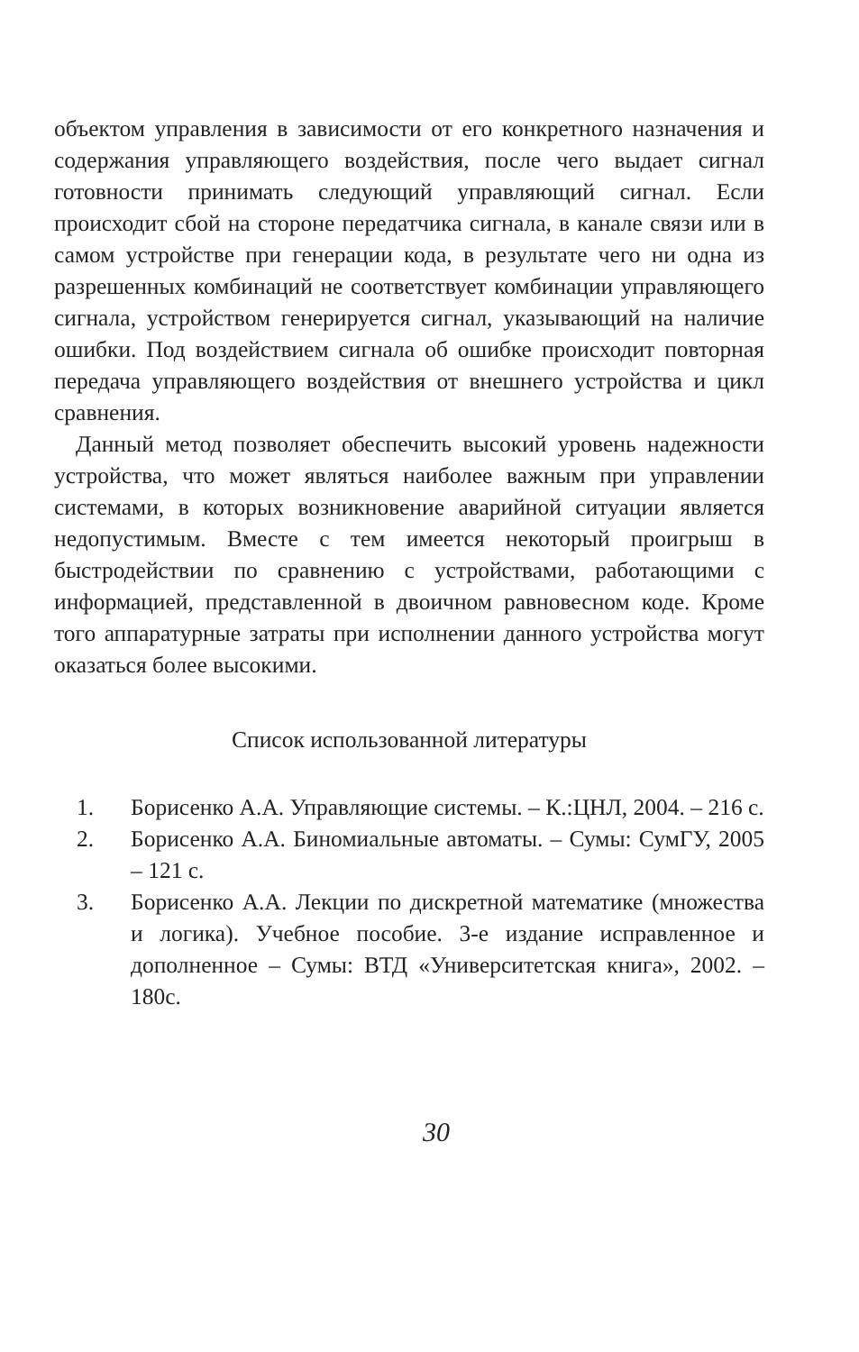объектом управления в зависимости от его конкретного назначения и содержания управляющего воздействия, после чего выдает сигнал готовности принимать следующий управляющий сигнал. Если происходит сбой на стороне передатчика сигнала, в канале связи или в самом устройстве при генерации кода, в результате чего ни одна из разрешенных комбинаций не соответствует комбинации управляющего сигнала, устройством генерируется сигнал, указывающий на наличие ошибки. Под воздействием сигнала об ошибке происходит повторная передача управляющего воздействия от внешнего устройства и цикл сравнения.
Данный метод позволяет обеспечить высокий уровень надежности устройства, что может являться наиболее важным при управлении системами, в которых возникновение аварийной ситуации является недопустимым. Вместе с тем имеется некоторый проигрыш в быстродействии по сравнению с устройствами, работающими с информацией, представленной в двоичном равновесном коде. Кроме того аппаратурные затраты при исполнении данного устройства могут оказаться более высокими.
Список использованной литературы
1. Борисенко А.А. Управляющие системы. – К.:ЦНЛ, 2004. – 216 с.
2. Борисенко А.А. Биномиальные автоматы. – Сумы: СумГУ, 2005 – 121 с.
3. Борисенко А.А. Лекции по дискретной математике (множества и логика). Учебное пособие. 3-е издание исправленное и дополненное – Сумы: ВТД «Университетская книга», 2002. – 180с.
30